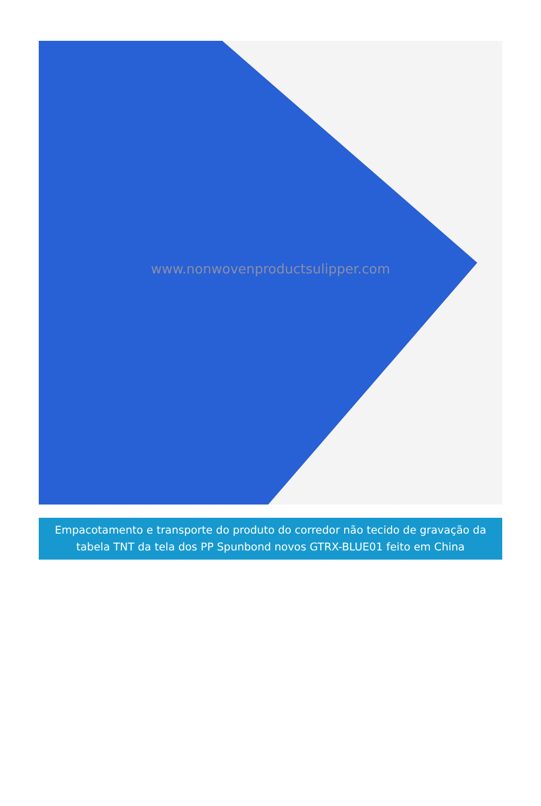www.nonwovenproductsulipper.com
Empacotamento e transporte do produto do corredor não tecido de gravação da tabela TNT da tela dos PP Spunbond novos GTRX-BLUE01 feito em China